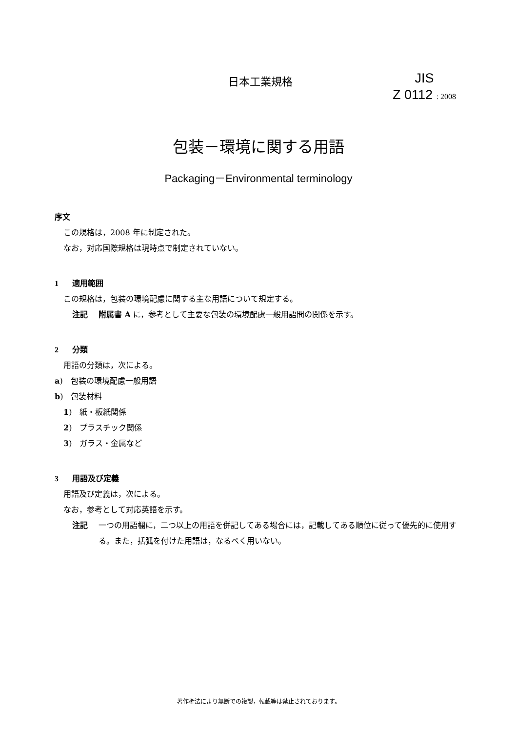日本工業規格
JIS
Z 0112 : 2008
包装－環境に関する用語
Packaging－Environmental terminology
序文
この規格は，2008 年に制定された。
なお，対応国際規格は現時点で制定されていない。
1 適用範囲
この規格は，包装の環境配慮に関する主な用語について規定する。
注記 附属書 A に，参考として主要な包装の環境配慮一般用語間の関係を示す。
2 分類
用語の分類は，次による。
a)　包装の環境配慮一般用語
b)　包装材料
1)　紙・板紙関係
2)　プラスチック関係
3)　ガラス・金属など
3 用語及び定義
用語及び定義は，次による。
なお，参考として対応英語を示す。
注記 一つの用語欄に，二つ以上の用語を併記してある場合には，記載してある順位に従って優先的に使用する。また，括弧を付けた用語は，なるべく用いない。
著作権法により無断での複製，転載等は禁止されております。